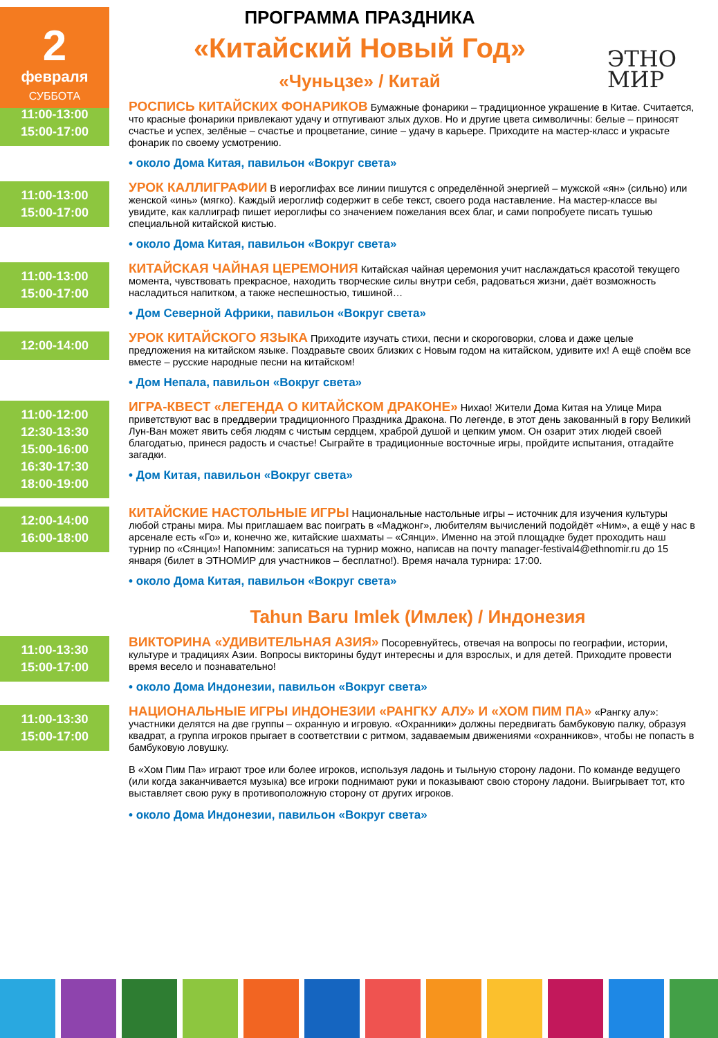2
февраля
СУББОТА
ЭТНО
МИР
ПРОГРАММА ПРАЗДНИКА
«Китайский Новый Год»
«Чуньцзе» / Китай
11:00-13:00
15:00-17:00
РОСПИСЬ КИТАЙСКИХ ФОНАРИКОВ Бумажные фонарики – традиционное украшение в Китае. Считается, что красные фонарики привлекают удачу и отпугивают злых духов. Но и другие цвета символичны: белые – приносят счастье и успех, зелёные – счастье и процветание, синие – удачу в карьере. Приходите на мастер-класс и украсьте фонарик по своему усмотрению.
• около Дома Китая, павильон «Вокруг света»
11:00-13:00
15:00-17:00
УРОК КАЛЛИГРАФИИ В иероглифах все линии пишутся с определённой энергией – мужской «ян» (сильно) или женской «инь» (мягко). Каждый иероглиф содержит в себе текст, своего рода наставление. На мастер-классе вы увидите, как каллиграф пишет иероглифы со значением пожелания всех благ, и сами попробуете писать тушью специальной китайской кистью.
• около Дома Китая, павильон «Вокруг света»
11:00-13:00
15:00-17:00
КИТАЙСКАЯ ЧАЙНАЯ ЦЕРЕМОНИЯ Китайская чайная церемония учит наслаждаться красотой текущего момента, чувствовать прекрасное, находить творческие силы внутри себя, радоваться жизни, даёт возможность насладиться напитком, а также неспешностью, тишиной…
• Дом Северной Африки, павильон «Вокруг света»
12:00-14:00
УРОК КИТАЙСКОГО ЯЗЫКА Приходите изучать стихи, песни и скороговорки, слова и даже целые предложения на китайском языке. Поздравьте своих близких с Новым годом на китайском, удивите их! А ещё споём все вместе – русские народные песни на китайском!
• Дом Непала, павильон «Вокруг света»
11:00-12:00
12:30-13:30
15:00-16:00
16:30-17:30
18:00-19:00
ИГРА-КВЕСТ «ЛЕГЕНДА О КИТАЙСКОМ ДРАКОНЕ» Нихао! Жители Дома Китая на Улице Мира приветствуют вас в преддверии традиционного Праздника Дракона. По легенде, в этот день закованный в гору Великий Лун-Ван может явить себя людям с чистым сердцем, храброй душой и цепким умом. Он озарит этих людей своей благодатью, принеся радость и счастье! Сыграйте в традиционные восточные игры, пройдите испытания, отгадайте загадки.
• Дом Китая, павильон «Вокруг света»
12:00-14:00
16:00-18:00
КИТАЙСКИЕ НАСТОЛЬНЫЕ ИГРЫ Национальные настольные игры – источник для изучения культуры любой страны мира. Мы приглашаем вас поиграть в «Маджонг», любителям вычислений подойдёт «Ним», а ещё у нас в арсенале есть «Го» и, конечно же, китайские шахматы – «Сянци». Именно на этой площадке будет проходить наш турнир по «Сянци»! Напомним: записаться на турнир можно, написав на почту manager-festival4@ethnomir.ru до 15 января (билет в ЭТНОМИР для участников – бесплатно!). Время начала турнира: 17:00.
• около Дома Китая, павильон «Вокруг света»
Tahun Baru Imlek (Имлек) / Индонезия
11:00-13:30
15:00-17:00
ВИКТОРИНА «УДИВИТЕЛЬНАЯ АЗИЯ» Посоревнуйтесь, отвечая на вопросы по географии, истории, культуре и традициях Азии. Вопросы викторины будут интересны и для взрослых, и для детей. Приходите провести время весело и познавательно!
• около Дома Индонезии, павильон «Вокруг света»
11:00-13:30
15:00-17:00
НАЦИОНАЛЬНЫЕ ИГРЫ ИНДОНЕЗИИ «РАНГКУ АЛУ» И «ХОМ ПИМ ПА» «Рангку алу»: участники делятся на две группы – охранную и игровую. «Охранники» должны передвигать бамбуковую палку, образуя квадрат, а группа игроков прыгает в соответствии с ритмом, задаваемым движениями «охранников», чтобы не попасть в бамбуковую ловушку.
В «Хом Пим Па» играют трое или более игроков, используя ладонь и тыльную сторону ладони. По команде ведущего (или когда заканчивается музыка) все игроки поднимают руки и показывают свою сторону ладони. Выигрывает тот, кто выставляет свою руку в противоположную сторону от других игроков.
• около Дома Индонезии, павильон «Вокруг света»